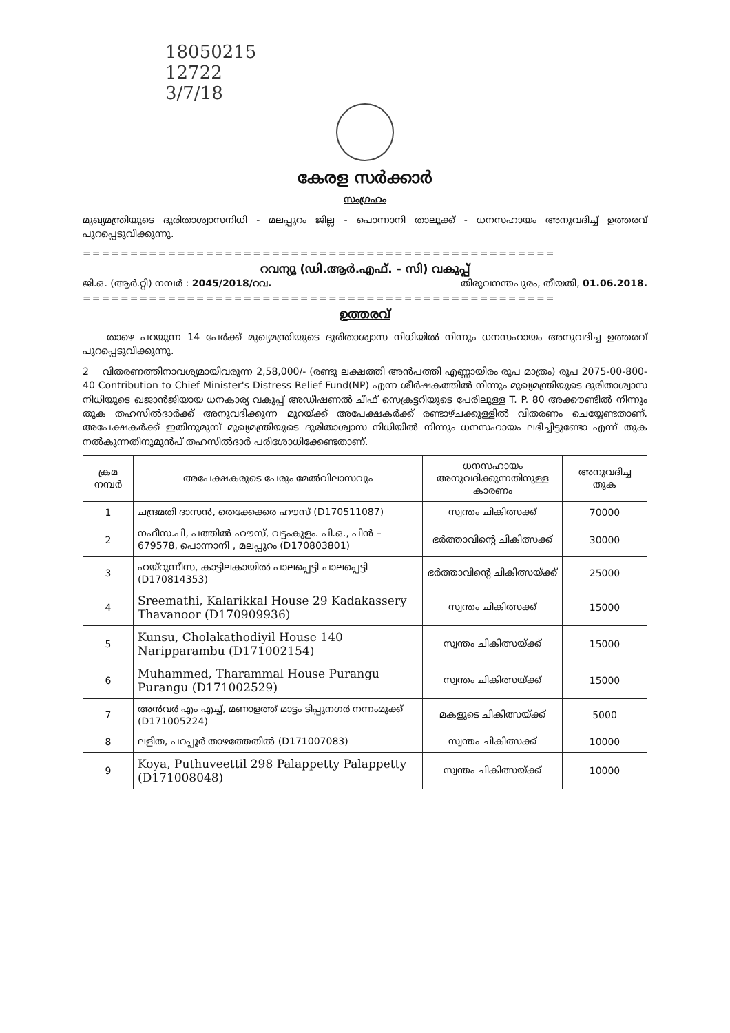18050215
12722
3/7/18
കേരള സർക്കാർ
സംഗ്രഹം
മുഖ്യമന്ത്രിയുടെ ദുരിതാശ്വാസനിധി - മലപ്പുറം ജില്ല - പൊന്നാനി താലൂക്ക് - ധനസഹായം അനുവദിച്ച് ഉത്തരവ് പുറപ്പെടുവിക്കുന്നു.
==================================================
റവന്യൂ (ഡി.ആർ.എഫ്. - സി) വകുപ്പ്
ജി.ഒ. (ആർ.റ്റി) നമ്പർ : 2045/2018/റവ. തിരുവനന്തപുരം, തീയതി, 01.06.2018.
==================================================
ഉത്തരവ്
താഴെ പറയുന്ന 14 പേർക്ക് മുഖ്യമന്ത്രിയുടെ ദുരിതാശ്വാസ നിധിയിൽ നിന്നും ധനസഹായം അനുവദിച്ച ഉത്തരവ് പുറപ്പെടുവിക്കുന്നു.
2 വിതരണത്തിനാവശ്യമായിവരുന്ന 2,58,000/- (രണ്ടു ലക്ഷത്തി അൻപത്തി എണ്ണായിരം രൂപ മാത്രം) രൂപ 2075-00-800-40 Contribution to Chief Minister's Distress Relief Fund(NP) എന്ന ശീർഷകത്തിൽ നിന്നും മുഖ്യമന്ത്രിയുടെ ദുരിതാശ്വാസ നിധിയുടെ ഖജാൻജിയായ ധനകാര്യ വകുപ്പ് അഡീഷണൽ ചീഫ് സെക്രട്ടറിയുടെ പേരിലുള്ള T. P. 80 അക്കൗണ്ടിൽ നിന്നും തുക തഹസിൽദാർക്ക് അനുവദിക്കുന്ന മുറയ്ക്ക് അപേക്ഷകർക്ക് രണ്ടാഴ്ചക്കുള്ളിൽ വിതരണം ചെയ്യേണ്ടതാണ്. അപേക്ഷകർക്ക് ഇതിനുമുമ്പ് മുഖ്യമന്ത്രിയുടെ ദുരിതാശ്വാസ നിധിയിൽ നിന്നും ധനസഹായം ലഭിച്ചിട്ടുണ്ടോ എന്ന് തുക നൽകുന്നതിനുമുൻപ് തഹസിൽദാർ പരിശോധിക്കേണ്ടതാണ്.
| ക്രമ നമ്പർ | അപേക്ഷകരുടെ പേരും മേൽവിലാസവും | ധനസഹായം അനുവദിക്കുന്നതിനുള്ള കാരണം | അനുവദിച്ച തുക |
| --- | --- | --- | --- |
| 1 | ചന്ദ്രമതി ദാസൻ, തെക്കേക്കര ഹൗസ് (D170511087) | സ്വന്തം ചികിത്സക്ക് | 70000 |
| 2 | നഫീസ.പി, പത്തിൽ ഹൗസ്, വട്ടംകുളം. പി.ഒ., പിൻ – 679578, പൊന്നാനി , മലപ്പുറം (D170803801) | ഭർത്താവിന്റെ ചികിത്സക്ക് | 30000 |
| 3 | ഹയ്റുന്നീസ, കാട്ടിലകായിൽ പാലപ്പെട്ടി പാലപ്പെട്ടി (D170814353) | ഭർത്താവിന്റെ ചികിത്സയ്ക്ക് | 25000 |
| 4 | Sreemathi, Kalarikkal House 29 Kadakassery Thavanoor (D170909936) | സ്വന്തം ചികിത്സക്ക് | 15000 |
| 5 | Kunsu, Cholakathodiyil House 140 Naripparambu (D171002154) | സ്വന്തം ചികിത്സയ്ക്ക് | 15000 |
| 6 | Muhammed, Tharammal House Purangu Purangu (D171002529) | സ്വന്തം ചികിത്സയ്ക്ക് | 15000 |
| 7 | അൻവർ എം എച്ച്, മണാളത്ത് മാട്ടം ടിപ്പുനഗർ നന്നംമുക്ക് (D171005224) | മകളുടെ ചികിത്സയ്ക്ക് | 5000 |
| 8 | ലളിത, പറപ്പൂർ താഴത്തേതിൽ (D171007083) | സ്വന്തം ചികിത്സക്ക് | 10000 |
| 9 | Koya, Puthuveettil 298 Palappetty Palappetty (D171008048) | സ്വന്തം ചികിത്സയ്ക്ക് | 10000 |